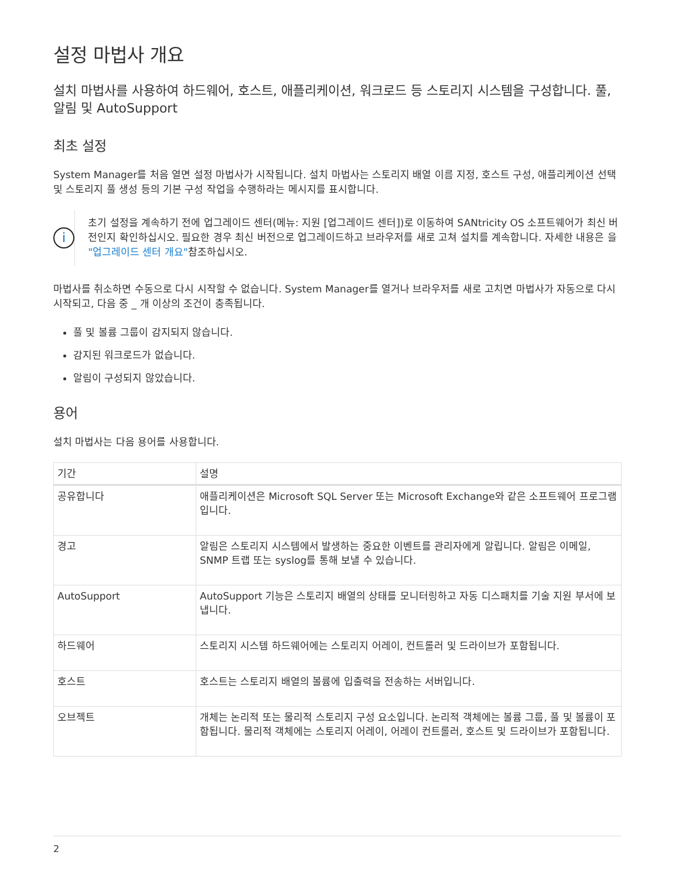설정 마법사 개요
설치 마법사를 사용하여 하드웨어, 호스트, 애플리케이션, 워크로드 등 스토리지 시스템을 구성합니다. 풀, 알림 및 AutoSupport
최초 설정
System Manager를 처음 열면 설정 마법사가 시작됩니다. 설치 마법사는 스토리지 배열 이름 지정, 호스트 구성, 애플리케이션 선택 및 스토리지 풀 생성 등의 기본 구성 작업을 수행하라는 메시지를 표시합니다.
i
초기 설정을 계속하기 전에 업그레이드 센터(메뉴: 지원 [업그레이드 센터])로 이동하여 SANtricity OS 소프트웨어가 최신 버전인지 확인하십시오. 필요한 경우 최신 버전으로 업그레이드하고 브라우저를 새로 고쳐 설치를 계속합니다. 자세한 내용은 을 "업그레이드 센터 개요"참조하십시오.
마법사를 취소하면 수동으로 다시 시작할 수 없습니다. System Manager를 열거나 브라우저를 새로 고치면 마법사가 자동으로 다시 시작되고, 다음 중 _ 개 이상의 조건이 충족됩니다.
풀 및 볼륨 그룹이 감지되지 않습니다.
감지된 워크로드가 없습니다.
알림이 구성되지 않았습니다.
용어
설치 마법사는 다음 용어를 사용합니다.
| 기간 | 설명 |
| --- | --- |
| 공유합니다 | 애플리케이션은 Microsoft SQL Server 또는 Microsoft Exchange와 같은 소프트웨어 프로그램입니다. |
| 경고 | 알림은 스토리지 시스템에서 발생하는 중요한 이벤트를 관리자에게 알립니다. 알림은 이메일, SNMP 트랩 또는 syslog를 통해 보낼 수 있습니다. |
| AutoSupport | AutoSupport 기능은 스토리지 배열의 상태를 모니터링하고 자동 디스패치를 기술 지원 부서에 보냅니다. |
| 하드웨어 | 스토리지 시스템 하드웨어에는 스토리지 어레이, 컨트롤러 및 드라이브가 포함됩니다. |
| 호스트 | 호스트는 스토리지 배열의 볼륨에 입출력을 전송하는 서버입니다. |
| 오브젝트 | 개체는 논리적 또는 물리적 스토리지 구성 요소입니다. 논리적 객체에는 볼륨 그룹, 풀 및 볼륨이 포함됩니다. 물리적 객체에는 스토리지 어레이, 어레이 컨트롤러, 호스트 및 드라이브가 포함됩니다. |
2